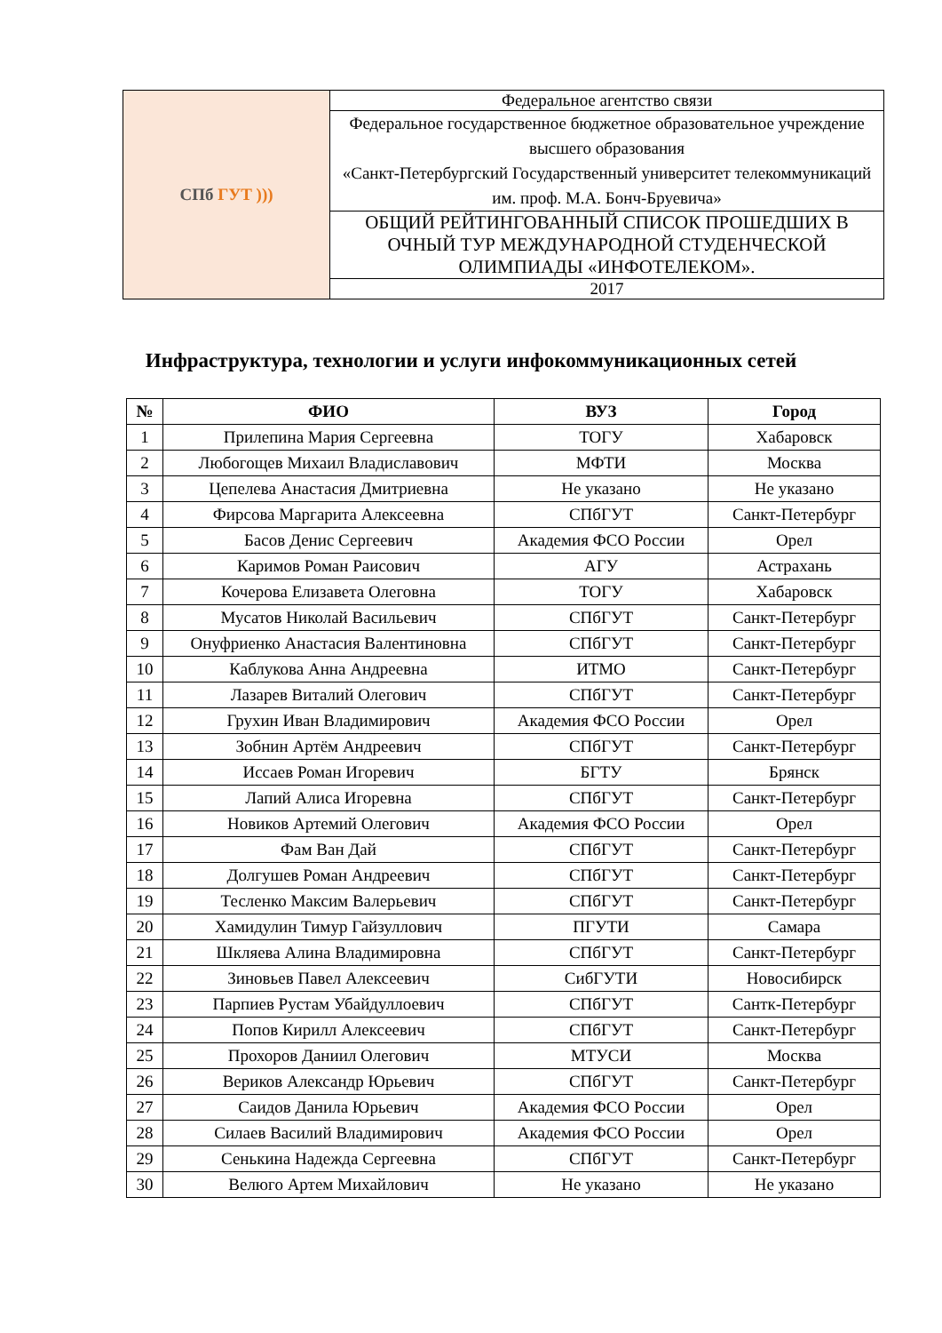| СПб ГУТ ))) | Федеральное агентство связи |
| | Федеральное государственное бюджетное образовательное учреждение высшего образования «Санкт-Петербургский Государственный университет телекоммуникаций им. проф. М.А. Бонч-Бруевича» |
| | ОБЩИЙ РЕЙТИНГОВАННЫЙ СПИСОК ПРОШЕДШИХ В ОЧНЫЙ ТУР МЕЖДУНАРОДНОЙ СТУДЕНЧЕСКОЙ ОЛИМПИАДЫ «ИНФОТЕЛЕКОМ». |
| | 2017 |
Инфраструктура, технологии и услуги инфокоммуникационных сетей
| № | ФИО | ВУЗ | Город |
| --- | --- | --- | --- |
| 1 | Прилепина Мария Сергеевна | ТОГУ | Хабаровск |
| 2 | Любогощев Михаил Владиславович | МФТИ | Москва |
| 3 | Цепелева Анастасия Дмитриевна | Не указано | Не указано |
| 4 | Фирсова Маргарита Алексеевна | СПбГУТ | Санкт-Петербург |
| 5 | Басов Денис Сергеевич | Академия ФСО России | Орел |
| 6 | Каримов Роман Раисович | АГУ | Астрахань |
| 7 | Кочерова Елизавета Олеговна | ТОГУ | Хабаровск |
| 8 | Мусатов Николай Васильевич | СПбГУТ | Санкт-Петербург |
| 9 | Онуфриенко Анастасия Валентиновна | СПбГУТ | Санкт-Петербург |
| 10 | Каблукова Анна Андреевна | ИТМО | Санкт-Петербург |
| 11 | Лазарев Виталий Олегович | СПбГУТ | Санкт-Петербург |
| 12 | Грухин Иван Владимирович | Академия ФСО России | Орел |
| 13 | Зобнин Артём Андреевич | СПбГУТ | Санкт-Петербург |
| 14 | Иссаев Роман Игоревич | БГТУ | Брянск |
| 15 | Лапий Алиса Игоревна | СПбГУТ | Санкт-Петербург |
| 16 | Новиков Артемий Олегович | Академия ФСО России | Орел |
| 17 | Фам Ван Дай | СПбГУТ | Санкт-Петербург |
| 18 | Долгушев Роман Андреевич | СПбГУТ | Санкт-Петербург |
| 19 | Тесленко Максим Валерьевич | СПбГУТ | Санкт-Петербург |
| 20 | Хамидулин Тимур Гайзуллович | ПГУТИ | Самара |
| 21 | Шкляева Алина Владимировна | СПбГУТ | Санкт-Петербург |
| 22 | Зиновьев Павел Алексеевич | СибГУТИ | Новосибирск |
| 23 | Парпиев Рустам Убайдуллоевич | СПбГУТ | Сантк-Петербург |
| 24 | Попов Кирилл Алексеевич | СПбГУТ | Санкт-Петербург |
| 25 | Прохоров Даниил Олегович | МТУСИ | Москва |
| 26 | Вериков Александр Юрьевич | СПбГУТ | Санкт-Петербург |
| 27 | Саидов Данила Юрьевич | Академия ФСО России | Орел |
| 28 | Силаев Василий Владимирович | Академия ФСО России | Орел |
| 29 | Сенькина Надежда Сергеевна | СПбГУТ | Санкт-Петербург |
| 30 | Велюго Артем Михайлович | Не указано | Не указано |